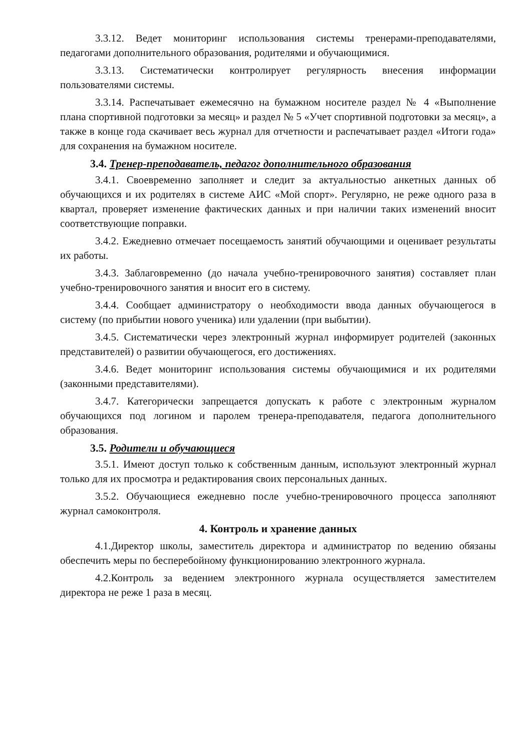3.3.12. Ведет мониторинг использования системы тренерами-преподавателями, педагогами дополнительного образования, родителями и обучающимися.
3.3.13. Систематически контролирует регулярность внесения информации пользователями системы.
3.3.14. Распечатывает ежемесячно на бумажном носителе раздел № 4 «Выполнение плана спортивной подготовки за месяц» и раздел № 5 «Учет спортивной подготовки за месяц», а также в конце года скачивает весь журнал для отчетности и распечатывает раздел «Итоги года» для сохранения на бумажном носителе.
3.4. Тренер-преподаватель, педагог дополнительного образования
3.4.1. Своевременно заполняет и следит за актуальностью анкетных данных об обучающихся и их родителях в системе АИС «Мой спорт». Регулярно, не реже одного раза в квартал, проверяет изменение фактических данных и при наличии таких изменений вносит соответствующие поправки.
3.4.2. Ежедневно отмечает посещаемость занятий обучающими и оценивает результаты их работы.
3.4.3. Заблаговременно (до начала учебно-тренировочного занятия) составляет план учебно-тренировочного занятия и вносит его в систему.
3.4.4. Сообщает администратору о необходимости ввода данных обучающегося в систему (по прибытии нового ученика) или удалении (при выбытии).
3.4.5. Систематически через электронный журнал информирует родителей (законных представителей) о развитии обучающегося, его достижениях.
3.4.6. Ведет мониторинг использования системы обучающимися и их родителями (законными представителями).
3.4.7. Категорически запрещается допускать к работе с электронным журналом обучающихся под логином и паролем тренера-преподавателя, педагога дополнительного образования.
3.5. Родители и обучающиеся
3.5.1. Имеют доступ только к собственным данным, используют электронный журнал только для их просмотра и редактирования своих персональных данных.
3.5.2. Обучающиеся ежедневно после учебно-тренировочного процесса заполняют журнал самоконтроля.
4. Контроль и хранение данных
4.1.Директор школы, заместитель директора и администратор по ведению обязаны обеспечить меры по бесперебойному функционированию электронного журнала.
4.2.Контроль за ведением электронного журнала осуществляется заместителем директора не реже 1 раза в месяц.